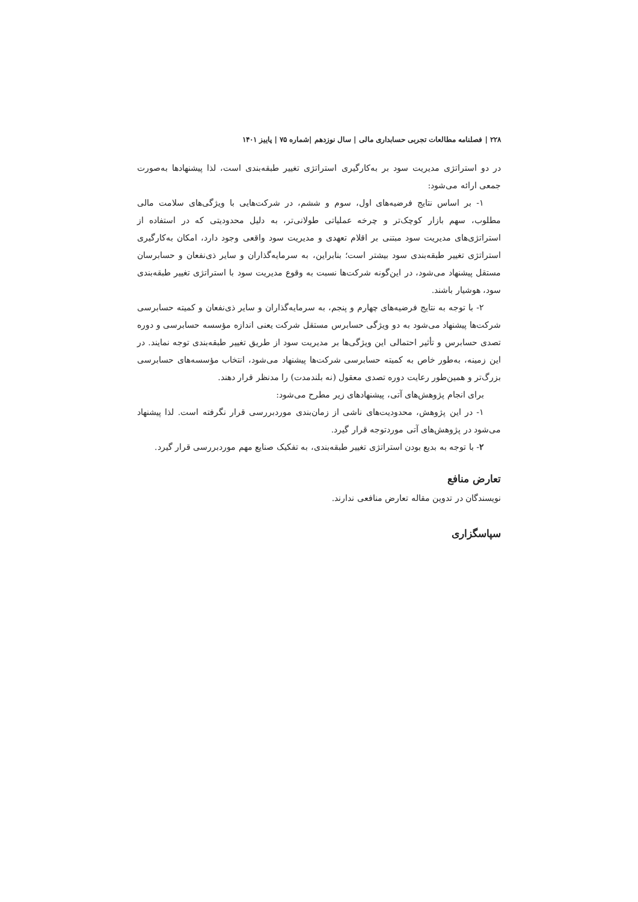۲۲۸ | فصلنامه مطالعات تجربی حسابداری مالی | سال نوزدهم |شماره ۷۵ | پاییز ۱۴۰۱
در دو استراتژی مدیریت سود بر به‌کارگیری استراتژی تغییر طبقه‌بندی است، لذا پیشنهادها به‌صورت جمعی ارائه می‌شود:
۱- بر اساس نتایج فرضیه‌های اول، سوم و ششم، در شرکت‌هایی با ویژگی‌های سلامت مالی مطلوب، سهم بازار کوچک‌تر و چرخه عملیاتی طولانی‌تر، به دلیل محدودیتی که در استفاده از استراتژی‌های مدیریت سود مبتنی بر اقلام تعهدی و مدیریت سود واقعی وجود دارد، امکان به‌کارگیری استراتژی تغییر طبقه‌بندی سود بیشتر است؛ بنابراین، به سرمایه‌گذاران و سایر ذی‌نفعان و حسابرسان مستقل پیشنهاد می‌شود، در این‌گونه شرکت‌ها نسبت به وقوع مدیریت سود با استراتژی تغییر طبقه‌بندی سود، هوشیار باشند.
۲- با توجه به نتایج فرضیه‌های چهارم و پنجم، به سرمایه‌گذاران و سایر ذی‌نفعان و کمیته حسابرسی شرکت‌ها پیشنهاد می‌شود به دو ویژگی حسابرس مستقل شرکت یعنی اندازه مؤسسه حسابرسی و دوره تصدی حسابرس و تأثیر احتمالی این ویژگی‌ها بر مدیریت سود از طریق تغییر طبقه‌بندی توجه نمایند. در این زمینه، به‌طور خاص به کمیته حسابرسی شرکت‌ها پیشنهاد می‌شود، انتخاب مؤسسه‌های حسابرسی بزرگ‌تر و همین‌طور رعایت دوره تصدی معقول (نه بلندمدت) را مدنظر قرار دهند.
برای انجام پژوهش‌های آتی، پیشنهادهای زیر مطرح می‌شود:
۱- در این پژوهش، محدودیت‌های ناشی از زمان‌بندی موردبررسی قرار نگرفته است. لذا پیشنهاد می‌شود در پژوهش‌های آتی موردتوجه قرار گیرد.
۲- با توجه به بدیع بودن استراتژی تغییر طبقه‌بندی، به تفکیک صنایع مهم موردبررسی قرار گیرد.
تعارض منافع
نویسندگان در تدوین مقاله تعارض منافعی ندارند.
سپاسگزاری